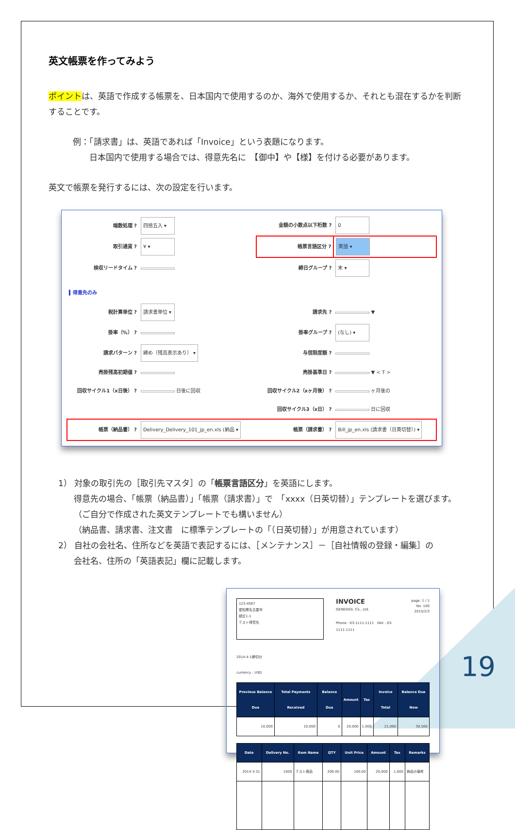英文帳票を作ってみよう
ポイントは、英語で作成する帳票を、日本国内で使用するのか、海外で使用するか、それとも混在するかを判断することです。
例：「請求書」は、英語であれば「Invoice」という表題になります。
　　日本国内で使用する場合では、得意先名に　【御中】や【様】を付ける必要があります。
英文で帳票を発行するには、次の設定を行います。
| 端数処理 ? | 四捨五入 ▾ | 金額の小数点以下桁数 ? | 0 |
| 取引通貨 ? | ¥ ▾ | 帳票言語区分 ? | 英語 ▾ |
| 検収リードタイム ? | | 締日グループ ? | 末 ▾ |
| ▍得意先のみ | | | |
| 税計算単位 ? | 請求書単位 ▾ | 請求先 ? | ▼ |
| 掛率（%） ? | | 掛率グループ ? | (なし) ▾ |
| 請求パターン ? | 締め（残高表示あり） ▾ | 与信限度額 ? | |
| 売掛残高初期値 ? | | 売掛基準日 ? | ▼ < T > |
| 回収サイクル1（x日後） ? | 日後に回収 | 回収サイクル2（xヶ月後） ? | ヶ月後の |
| | | 回収サイクル3（x日） ? | 日に回収 |
| 帳票（納品書） ? | Delivery_Delivery_101_jp_en.xls (納品 ▾ | 帳票（請求書） ? | Bill_jp_en.xls (請求書（日英切替）) ▾ |
1） 対象の取引先の［取引先マスタ］の「帳票言語区分」を英語にします。
得意先の場合、「帳票（納品書）」「帳票（請求書）」で　「xxxx（日英切替）」テンプレートを選びます。（ご自分で作成された英文テンプレートでも構いません）
（納品書、請求書、注文書　に標準テンプレートの「（日英切替）」が用意されています）
2） 自社の会社名、住所などを英語で表記するには、［メンテナンス］－［自社情報の登録・編集］の
会社名、住所の「英語表記」欄に記載します。
123-4567
愛知県名古屋市
緑区1-1
テスト得意先
INVOICE
GENESISS. Co., Ltd.
Phone : 03-1111-1111　FAX : 03-1111-1111
page: 1 / 1
No. 100
2015/2/3
2014-4-1締切分
currency : USD
| Previous Balance Due | Total Payments Received | Balance Due | Amount | Tax | Invoice Total | Balance Due Now |
| --- | --- | --- | --- | --- | --- | --- |
| 10,000 | 10,000 | 0 | 20,000 | 1,000 | 21,000 | 30,500 |
| Date | Delivery No. | Item Name | QTY | Unit Price | Amount | Tax | Remarks |
| --- | --- | --- | --- | --- | --- | --- | --- |
| 2014-3-31 | 1000 | テスト商品 | 200.00 | 100.00 | 20,000 | 1,000 | 納品の備考 |
19